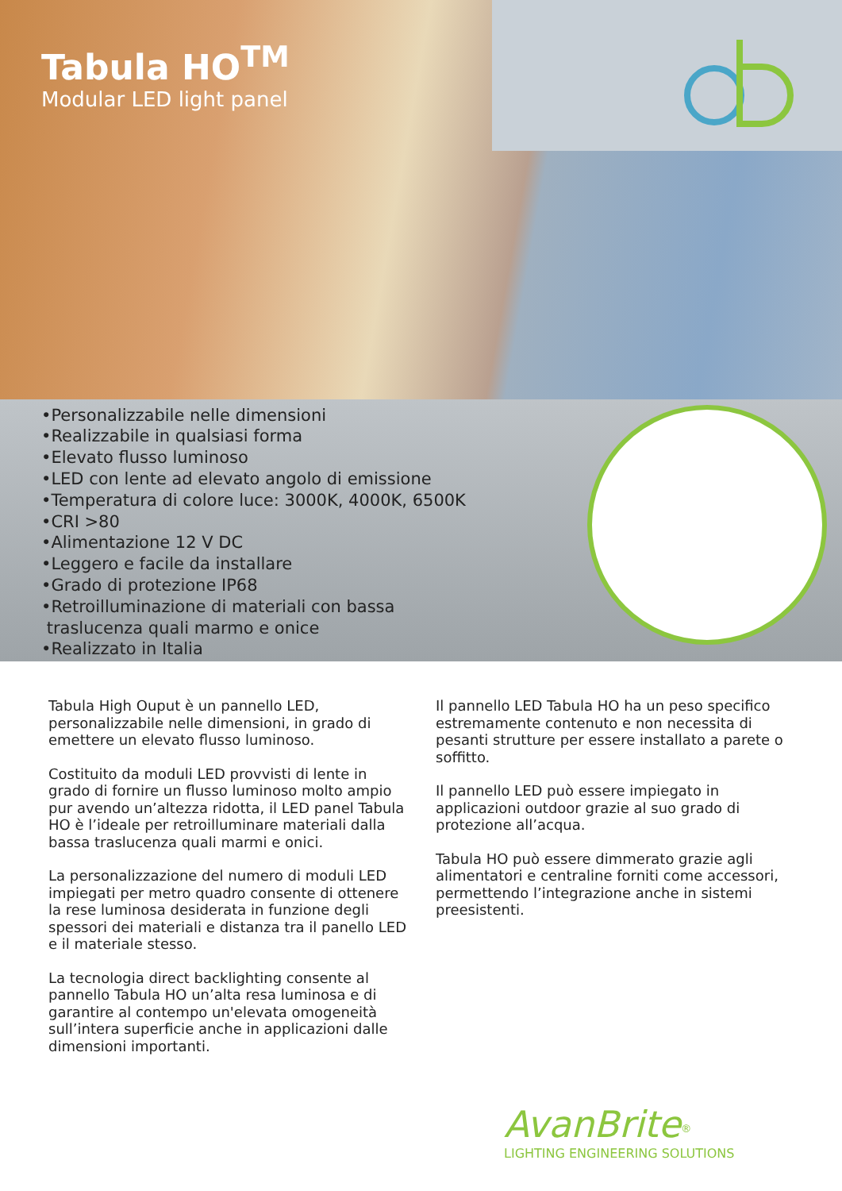Tabula HO<sup>TM</sup>
Modular LED light panel
•Personalizzabile nelle dimensioni
•Realizzabile in qualsiasi forma
•Elevato flusso luminoso
•LED con lente ad elevato angolo di emissione
•Temperatura di colore luce: 3000K, 4000K, 6500K
•CRI >80
•Alimentazione 12 V DC
•Leggero e facile da installare
•Grado di protezione IP68
•Retroilluminazione di materiali con bassa
traslucenza quali marmo e onice
•Realizzato in Italia
Tabula High Ouput è un pannello LED, personalizzabile nelle dimensioni, in grado di emettere un elevato flusso luminoso.
Costituito da moduli LED provvisti di lente in grado di fornire un flusso luminoso molto ampio pur avendo un’altezza ridotta, il LED panel Tabula HO è l’ideale per retroilluminare materiali dalla bassa traslucenza quali marmi e onici.
La personalizzazione del numero di moduli LED impiegati per metro quadro consente di ottenere la rese luminosa desiderata in funzione degli spessori dei materiali e distanza tra il panello LED e il materiale stesso.
La tecnologia direct backlighting consente al pannello Tabula HO un’alta resa luminosa e di garantire al contempo un'elevata omogeneità sull’intera superficie anche in applicazioni dalle dimensioni importanti.
Il pannello LED Tabula HO ha un peso specifico estremamente contenuto e non necessita di pesanti strutture per essere installato a parete o soffitto.
Il pannello LED può essere impiegato in applicazioni outdoor grazie al suo grado di protezione all’acqua.
Tabula HO può essere dimmerato grazie agli alimentatori e centraline forniti come accessori, permettendo l’integrazione anche in sistemi preesistenti.
AvanBrite<sup>®</sup>
LIGHTING ENGINEERING SOLUTIONS